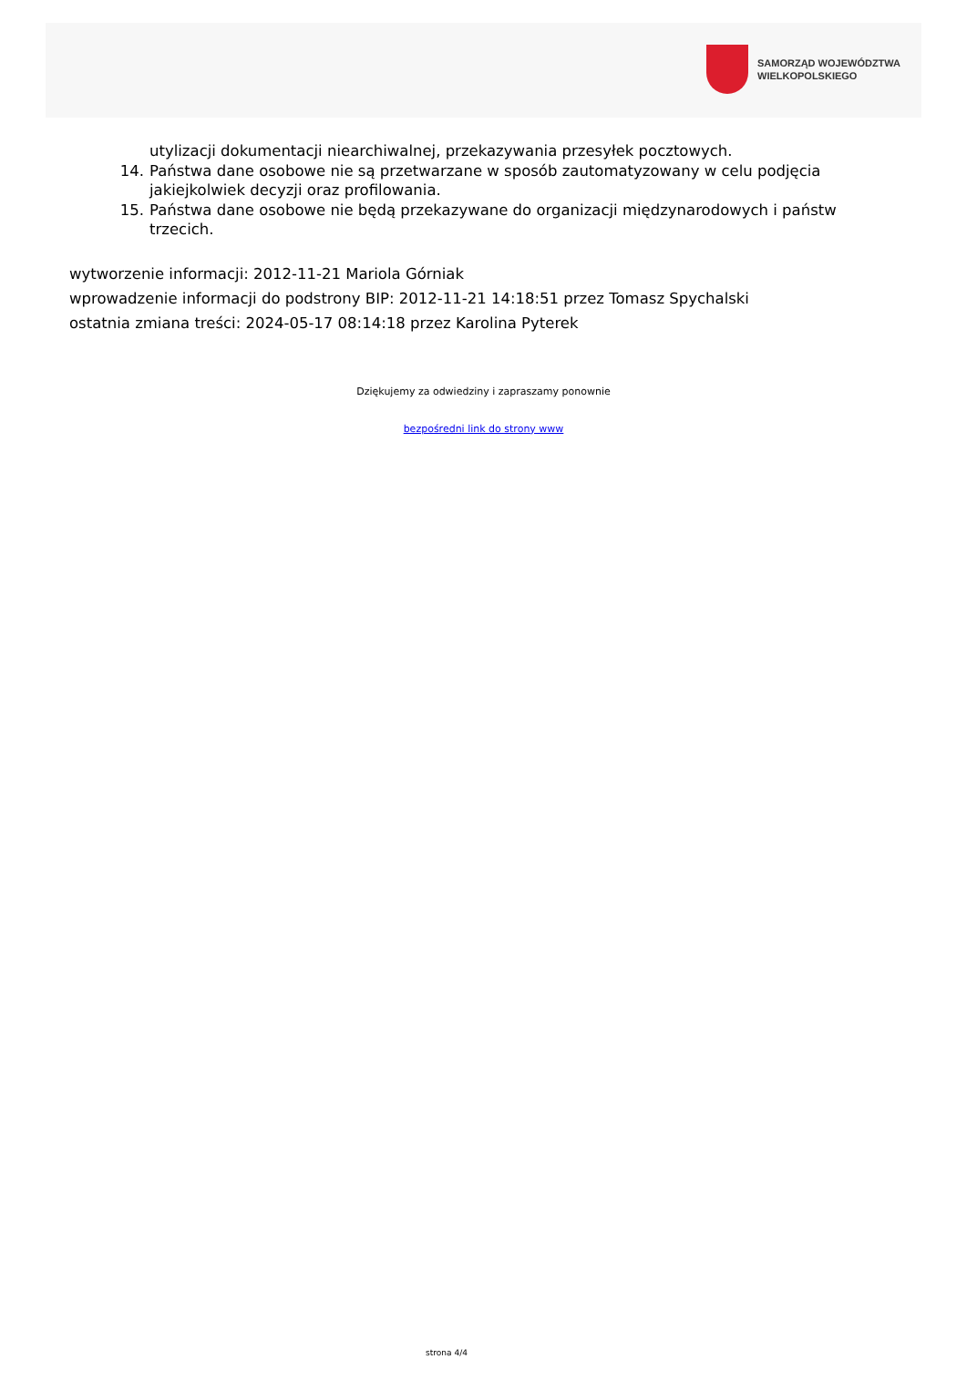SAMORZĄD WOJEWÓDZTWA
WIELKOPOLSKIEGO
utylizacji dokumentacji niearchiwalnej, przekazywania przesyłek pocztowych.
14. Państwa dane osobowe nie są przetwarzane w sposób zautomatyzowany w celu podjęcia jakiejkolwiek decyzji oraz profilowania.
15. Państwa dane osobowe nie będą przekazywane do organizacji międzynarodowych i państw trzecich.
wytworzenie informacji: 2012-11-21 Mariola Górniak
wprowadzenie informacji do podstrony BIP: 2012-11-21 14:18:51 przez Tomasz Spychalski
ostatnia zmiana treści: 2024-05-17 08:14:18 przez Karolina Pyterek
Dziękujemy za odwiedziny i zapraszamy ponownie
bezpośredni link do strony www
strona 4/4